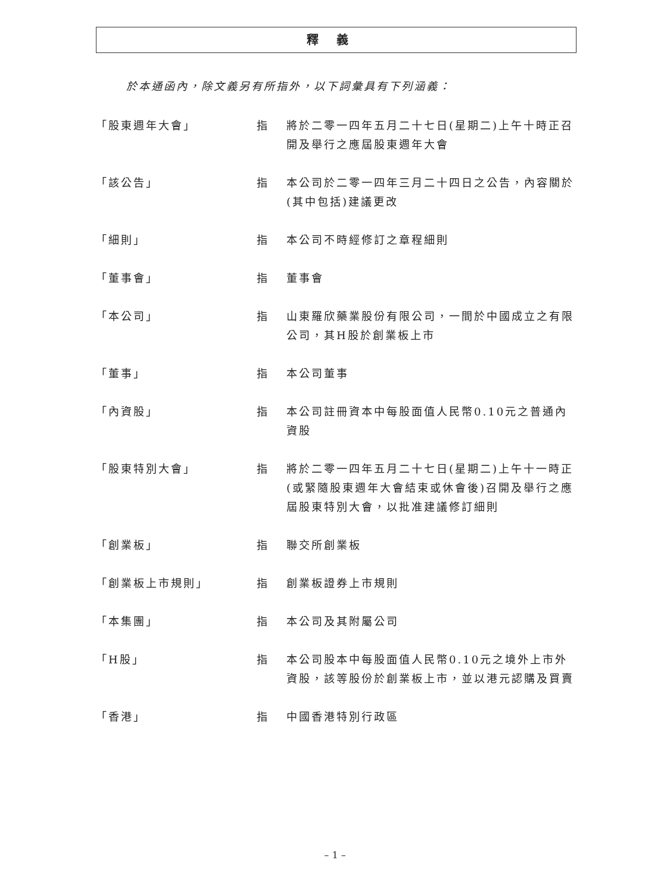釋義
於本通函內，除文義另有所指外，以下詞彙具有下列涵義：
| 「股東週年大會」 | 指 | 將於二零一四年五月二十七日(星期二)上午十時正召開及舉行之應屆股東週年大會 |
| 「該公告」 | 指 | 本公司於二零一四年三月二十四日之公告，內容關於(其中包括)建議更改 |
| 「細則」 | 指 | 本公司不時經修訂之章程細則 |
| 「董事會」 | 指 | 董事會 |
| 「本公司」 | 指 | 山東羅欣藥業股份有限公司，一間於中國成立之有限公司，其H股於創業板上市 |
| 「董事」 | 指 | 本公司董事 |
| 「內資股」 | 指 | 本公司註冊資本中每股面值人民幣0.10元之普通內資股 |
| 「股東特別大會」 | 指 | 將於二零一四年五月二十七日(星期二)上午十一時正(或緊隨股東週年大會結束或休會後)召開及舉行之應屆股東特別大會，以批准建議修訂細則 |
| 「創業板」 | 指 | 聯交所創業板 |
| 「創業板上市規則」 | 指 | 創業板證券上市規則 |
| 「本集團」 | 指 | 本公司及其附屬公司 |
| 「H股」 | 指 | 本公司股本中每股面值人民幣0.10元之境外上市外資股，該等股份於創業板上市，並以港元認購及買賣 |
| 「香港」 | 指 | 中國香港特別行政區 |
– 1 –